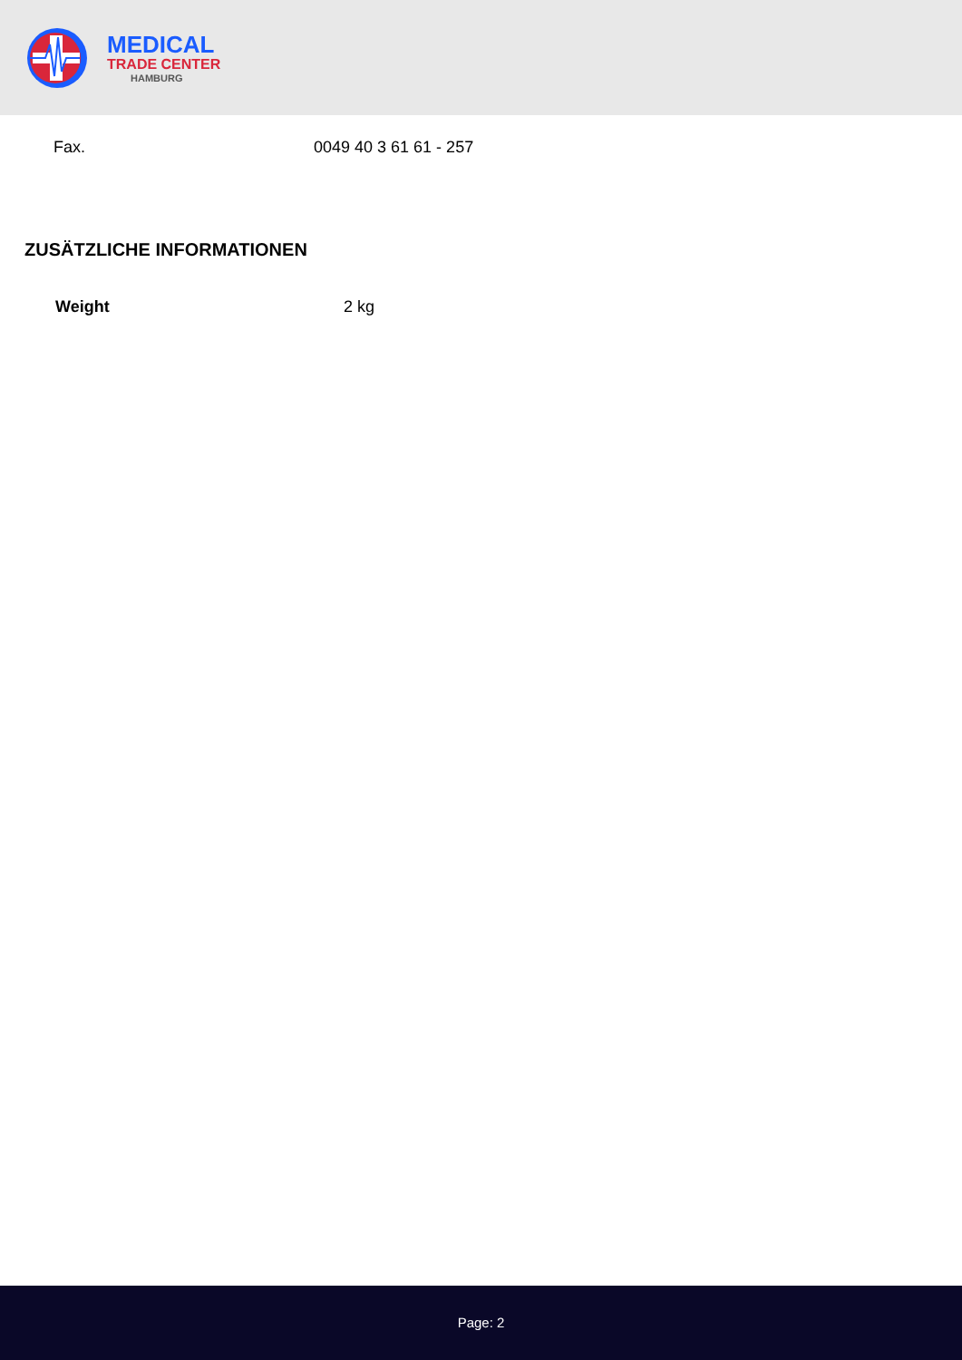MEDICAL
TRADE CENTER
HAMBURG
| Fax. | 0049 40 3 61 61 - 257 |
ZUSÄTZLICHE INFORMATIONEN
| Weight | 2 kg |
Page: 2